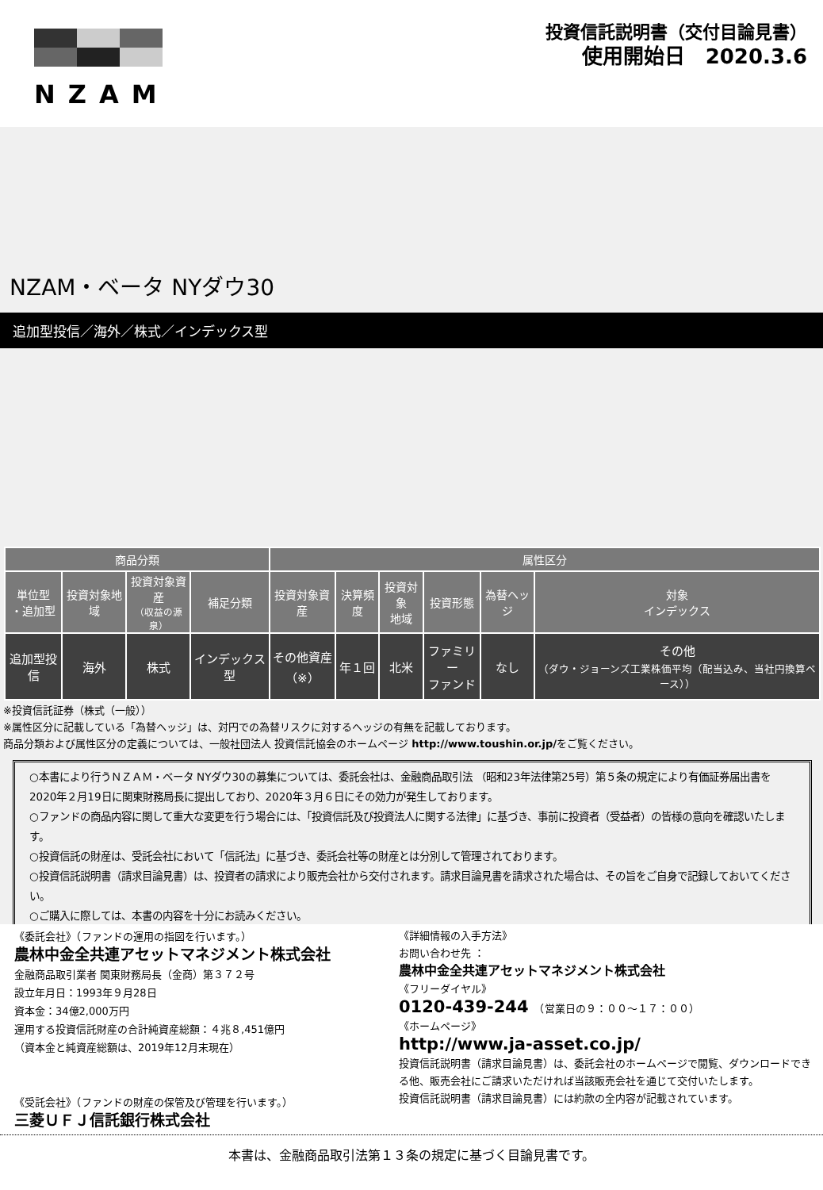NZAM
投資信託説明書（交付目論見書）
使用開始日　2020.3.6
NZAM・ベータ NYダウ30
追加型投信／海外／株式／インデックス型
| 商品分類 | | | | 属性区分 | | | | | |
| --- | --- | --- | --- | --- | --- | --- | --- | --- | --- |
| 単位型 ・追加型 | 投資対象地域 | 投資対象資産 （収益の源泉） | 補足分類 | 投資対象資産 | 決算頻度 | 投資対象 地域 | 投資形態 | 為替ヘッジ | 対象 インデックス |
| 追加型投信 | 海外 | 株式 | インデックス型 | その他資産 （※） | 年１回 | 北米 | ファミリー ファンド | なし | その他 （ダウ・ジョーンズ工業株価平均（配当込み、当社円換算ベース）） |
※投資信託証券（株式（一般））
※属性区分に記載している「為替ヘッジ」は、対円での為替リスクに対するヘッジの有無を記載しております。
商品分類および属性区分の定義については、一般社団法人 投資信託協会のホームページ http://www.toushin.or.jp/をご覧ください。
○本書により行うＮＺＡＭ・ベータ NYダウ30の募集については、委託会社は、金融商品取引法 （昭和23年法律第25号）第５条の規定により有価証券届出書を2020年２月19日に関東財務局長に提出しており、2020年３月６日にその効力が発生しております。
○ファンドの商品内容に関して重大な変更を行う場合には、「投資信託及び投資法人に関する法律」に基づき、事前に投資者（受益者）の皆様の意向を確認いたします。
○投資信託の財産は、受託会社において「信託法」に基づき、委託会社等の財産とは分別して管理されております。
○投資信託説明書（請求目論見書）は、投資者の請求により販売会社から交付されます。請求目論見書を請求された場合は、その旨をご自身で記録しておいてください。
○ご購入に際しては、本書の内容を十分にお読みください。
《委託会社》（ファンドの運用の指図を行います。）
農林中金全共連アセットマネジメント株式会社
金融商品取引業者 関東財務局長（金商）第３７２号
設立年月日：1993年９月28日
資本金：34億2,000万円
運用する投資信託財産の合計純資産総額：４兆８,451億円
（資本金と純資産総額は、2019年12月末現在）
《受託会社》（ファンドの財産の保管及び管理を行います。）
三菱ＵＦＪ信託銀行株式会社
《詳細情報の入手方法》
お問い合わせ先 ：
農林中金全共連アセットマネジメント株式会社
《フリーダイヤル》
0120-439-244　（営業日の９：００～１７：００）
《ホームページ》
http://www.ja-asset.co.jp/
投資信託説明書（請求目論見書）は、委託会社のホームページで閲覧、ダウンロードできる他、販売会社にご請求いただければ当該販売会社を通じて交付いたします。
投資信託説明書（請求目論見書）には約款の全内容が記載されています。
本書は、金融商品取引法第１３条の規定に基づく目論見書です。